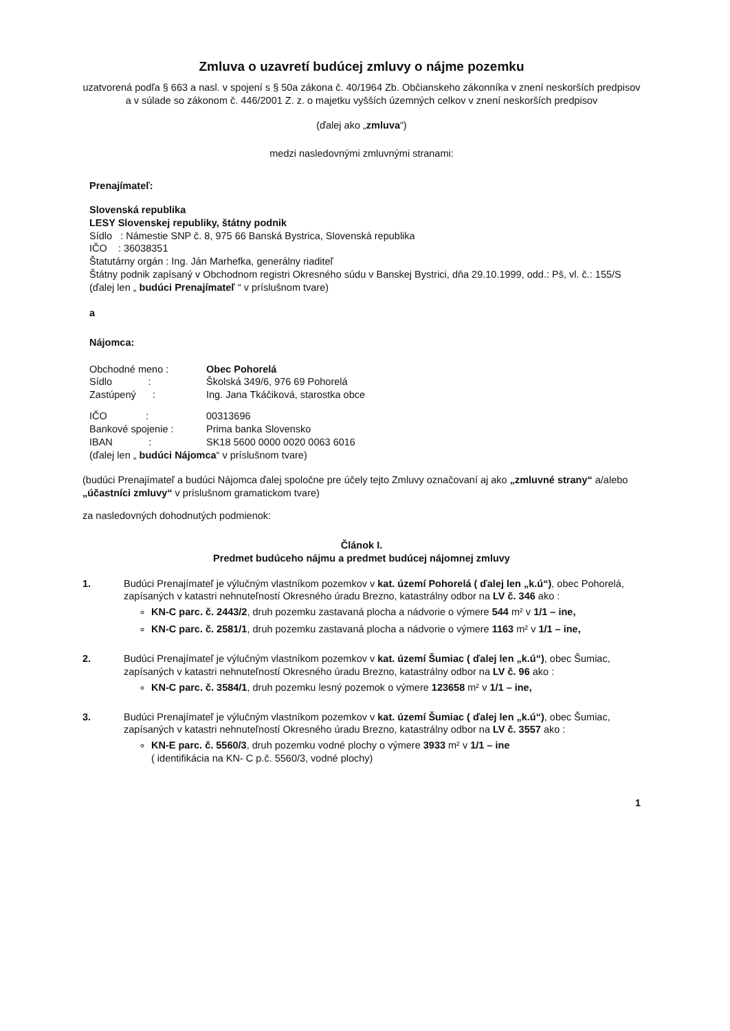Zmluva o uzavretí budúcej zmluvy o nájme pozemku
uzatvorená podľa § 663 a nasl. v spojení s § 50a zákona č. 40/1964 Zb. Občianskeho zákonníka v znení neskorších predpisov a v súlade so zákonom č. 446/2001 Z. z. o majetku vyšších územných celkov v znení neskorších predpisov
(ďalej ako „zmluva“)
medzi nasledovnými zmluvnými stranami:
Prenajímateľ:
Slovenská republika
LESY Slovenskej republiky, štátny podnik
Sídlo : Námestie SNP č. 8, 975 66 Banská Bystrica, Slovenská republika
IČO : 36038351
Štatutárny orgán : Ing. Ján Marhefka, generálny riaditeľ
Štátny podnik zapísaný v Obchodnom registri Okresného súdu v Banskej Bystrici, dňa 29.10.1999, odd.: Pš, vl. č.: 155/S
(ďalej len „ budúci Prenajímateľ “ v príslušnom tvare)
a
Nájomca:
Obchodné meno : Obec Pohorelá
Sídlo : Školská 349/6, 976 69 Pohorelá
Zastúpený : Ing. Jana Tkáčiková, starostka obce
IČO : 00313696
Bankové spojenie : Prima banka Slovensko
IBAN : SK18 5600 0000 0020 0063 6016
(ďalej len „ budúci Nájomca“ v príslušnom tvare)
(budúci Prenajímateľ a budúci Nájomca ďalej spoločne pre účely tejto Zmluvy označovaní aj ako „zmluvné strany“ a/alebo „účastníci zmluvy“ v príslušnom gramatickom tvare)
za nasledovných dohodnutých podmienok:
Článok I.
Predmet budúceho nájmu a predmet budúcej nájomnej zmluvy
1. Budúci Prenajímateľ je výlučným vlastníkom pozemkov v kat. území Pohorelá ( ďalej len „k.ú“), obec Pohorelá, zapísaných v katastri nehnuteľností Okresného úradu Brezno, katastrálny odbor na LV č. 346 ako :
KN-C parc. č. 2443/2, druh pozemku zastavaná plocha a nádvorie o výmere 544 m² v 1/1 – ine,
KN-C parc. č. 2581/1, druh pozemku zastavaná plocha a nádvorie o výmere 1163 m² v 1/1 – ine,
2. Budúci Prenajímateľ je výlučným vlastníkom pozemkov v kat. území Šumiac ( ďalej len „k.ú“), obec Šumiac, zapísaných v katastri nehnuteľností Okresného úradu Brezno, katastrálny odbor na LV č. 96 ako :
KN-C parc. č. 3584/1, druh pozemku lesný pozemok o výmere 123658 m² v 1/1 – ine,
3. Budúci Prenajímateľ je výlučným vlastníkom pozemkov v kat. území Šumiac ( ďalej len „k.ú“), obec Šumiac, zapísaných v katastri nehnuteľností Okresného úradu Brezno, katastrálny odbor na LV č. 3557 ako :
KN-E parc. č. 5560/3, druh pozemku vodné plochy o výmere 3933 m² v 1/1 – ine
( identifikácia na KN- C p.č. 5560/3, vodné plochy)
1